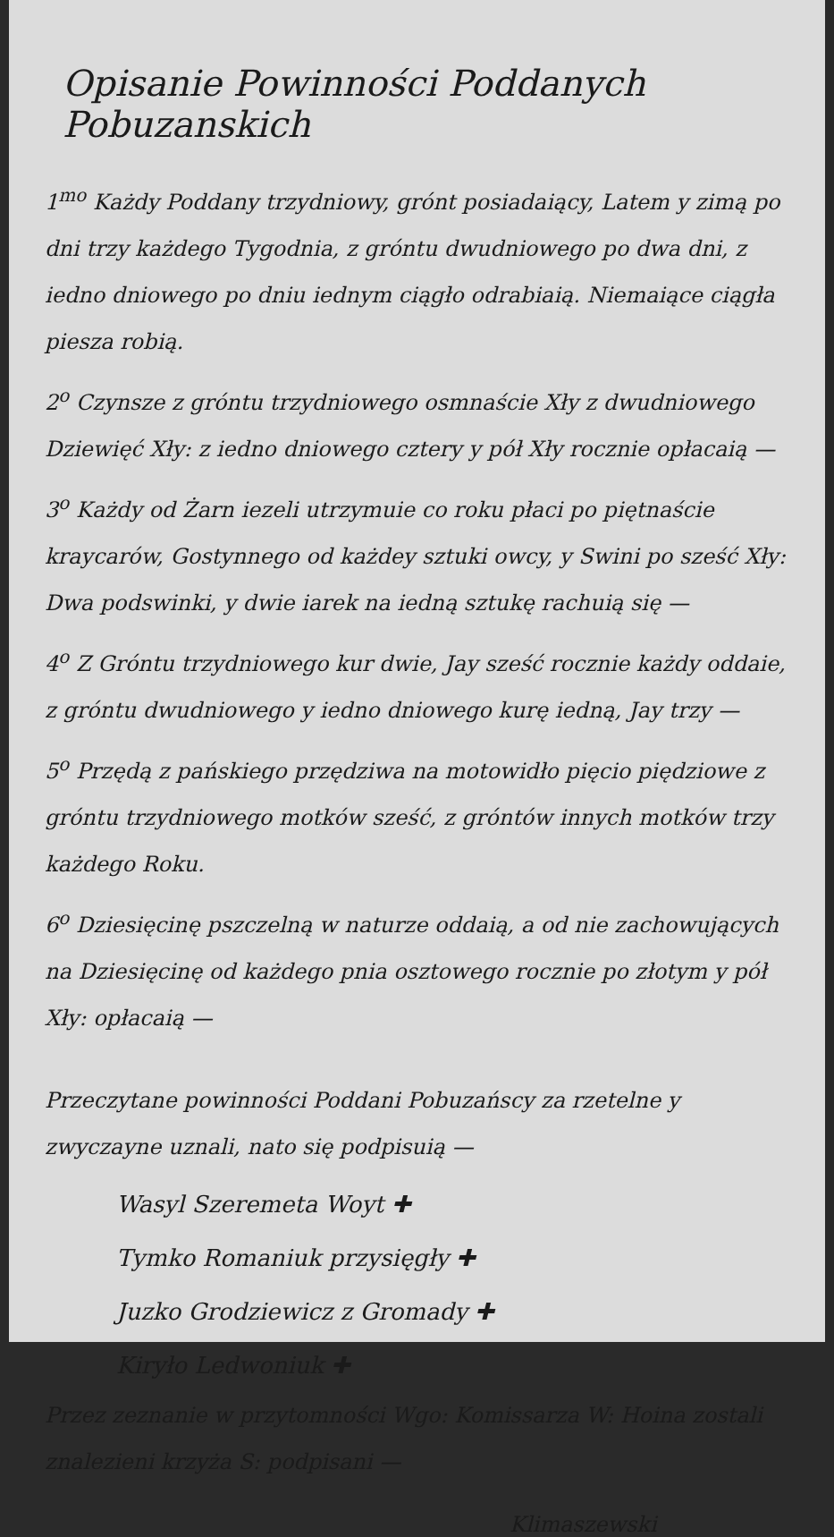Opisanie Powinności Poddanych Pobuzanskich
1<sup>mo</sup> Każdy Poddany trzydniowy, grónt posiadaiący, Latem y zimą po dni trzy każdego Tygodnia, z gróntu dwudniowego po dwa dni, z iedno dniowego po dniu iednym ciągło odrabiaią. Niemaiące ciągła piesza robią.
2<sup>o</sup> Czynsze z gróntu trzydniowego osmnaście Xły z dwudniowego Dziewięć Xły: z iedno dniowego cztery y pół Xły rocznie opłacaią —
3<sup>o</sup> Każdy od Żarn iezeli utrzymuie co roku płaci po piętnaście kraycarów, Gostynnego od każdey sztuki owcy, y Swini po sześć Xły: Dwa podswinki, y dwie iarek na iedną sztukę rachuią się —
4<sup>o</sup> Z Gróntu trzydniowego kur dwie, Jay sześć rocznie każdy oddaie, z gróntu dwudniowego y iedno dniowego kurę iedną, Jay trzy —
5<sup>o</sup> Przędą z pańskiego przędziwa na motowidło pięcio piędziowe z gróntu trzydniowego motków sześć, z gróntów innych motków trzy każdego Roku.
6<sup>o</sup> Dziesięcinę pszczelną w naturze oddaią, a od nie zachowujących na Dziesięcinę od każdego pnia osztowego rocznie po złotym y pół Xły: opłacaią —
Przeczytane powinności Poddani Pobuzańscy za rzetelne y zwyczayne uznali, nato się podpisuią —
Wasyl Szeremeta Woyt ✚
Tymko Romaniuk przysięgły ✚
Juzko Grodziewicz z Gromady ✚
Kiryło Ledwoniuk ✚
Przez zeznanie w przytomności Wgo: Komissarza W: Hoina zostali znalezieni krzyża S: podpisani —
Klimaszewski